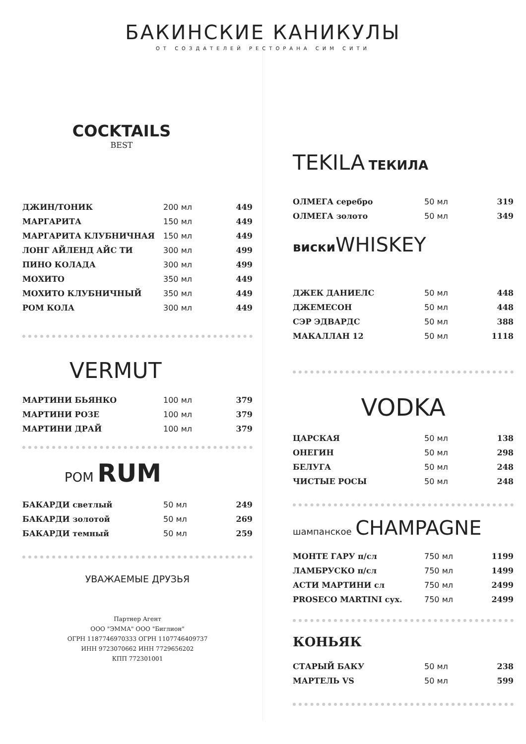БАКИНСКИЕ КАНИКУЛЫ
ОТ СОЗДАТЕЛЕЙ РЕСТОРАНА СИМ СИТИ
COCKTAILS
BEST
| ДЖИН/ТОНИК | 200 мл | 449 |
| МАРГАРИТА | 150 мл | 449 |
| МАРГАРИТА КЛУБНИЧНАЯ | 150 мл | 449 |
| ЛОНГ АЙЛЕНД АЙС ТИ | 300 мл | 499 |
| ПИНО КОЛАДА | 300 мл | 499 |
| МОХИТО | 350 мл | 449 |
| МОХИТО КЛУБНИЧНЫЙ | 350 мл | 449 |
| РОМ КОЛА | 300 мл | 449 |
VERMUT
| МАРТИНИ БЬЯНКО | 100 мл | 379 |
| МАРТИНИ РОЗЕ | 100 мл | 379 |
| МАРТИНИ ДРАЙ | 100 мл | 379 |
РОМ RUM
| БАКАРДИ светлый | 50 мл | 249 |
| БАКАРДИ золотой | 50 мл | 269 |
| БАКАРДИ темный | 50 мл | 259 |
УВАЖАЕМЫЕ ДРУЗЬЯ
Партнер Агент
ООО "ЭММА" ООО "Биглион"
ОГРН 1187746970333 ОГРН 1107746409737
ИНН 9723070662 ИНН 7729656202
КПП 772301001
TEKILA ТЕКИЛА
| ОЛМЕГА серебро | 50 мл | 319 |
| ОЛМЕГА золото | 50 мл | 349 |
виски WHISKEY
| ДЖЕК ДАНИЕЛС | 50 мл | 448 |
| ДЖЕМЕСОН | 50 мл | 448 |
| СЭР ЭДВАРДС | 50 мл | 388 |
| МАКАЛЛАН 12 | 50 мл | 1118 |
VODKA
| ЦАРСКАЯ | 50 мл | 138 |
| ОНЕГИН | 50 мл | 298 |
| БЕЛУГА | 50 мл | 248 |
| ЧИСТЫЕ РОСЫ | 50 мл | 248 |
шампанское CHAMPAGNE
| МОНТЕ ГАРУ п/сл | 750 мл | 1199 |
| ЛАМБРУСКО п/сл | 750 мл | 1499 |
| АСТИ МАРТИНИ сл | 750 мл | 2499 |
| PROSECO MARTINI сух. | 750 мл | 2499 |
КОНЬЯК
| СТАРЫЙ БАКУ | 50 мл | 238 |
| МАРТЕЛЬ VS | 50 мл | 599 |